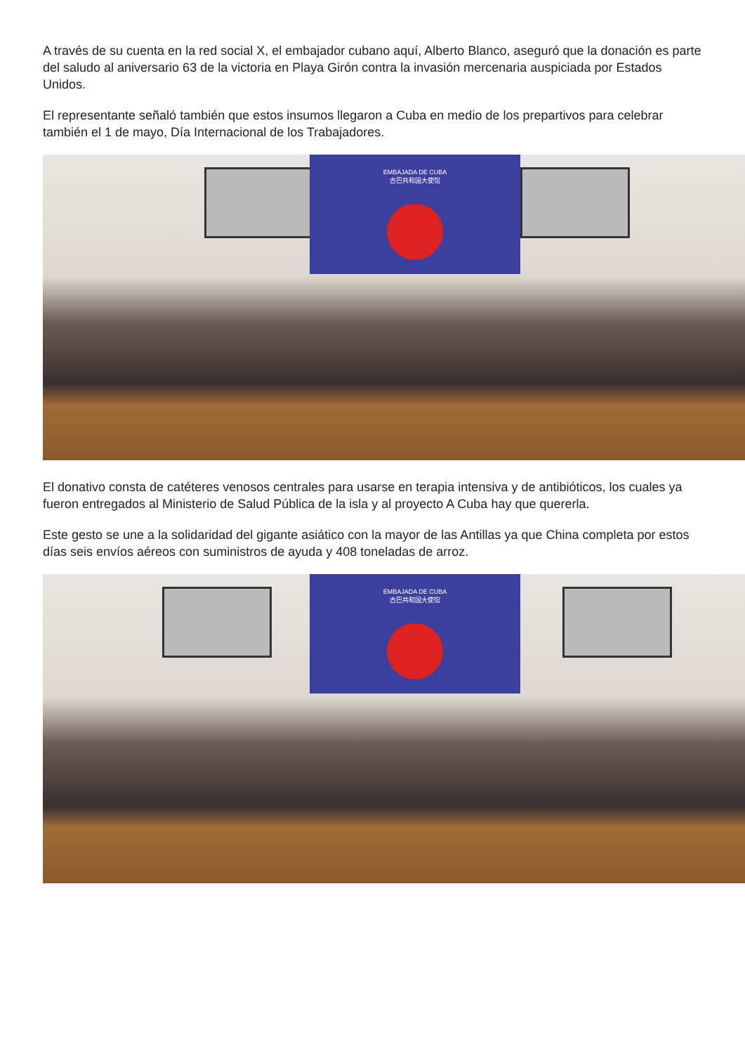A través de su cuenta en la red social X, el embajador cubano aquí, Alberto Blanco, aseguró que la donación es parte del saludo al aniversario 63 de la victoria en Playa Girón contra la invasión mercenaria auspiciada por Estados Unidos.
El representante señaló también que estos insumos llegaron a Cuba en medio de los prepartivos para celebrar también el 1 de mayo, Día Internacional de los Trabajadores.
EMBAJADA DE CUBA
古巴共和国大使馆
El donativo consta de catéteres venosos centrales para usarse en terapia intensiva y de antibióticos, los cuales ya fueron entregados al Ministerio de Salud Pública de la isla y al proyecto A Cuba hay que quererla.
Este gesto se une a la solidaridad del gigante asiático con la mayor de las Antillas ya que China completa por estos días seis envíos aéreos con suministros de ayuda y 408 toneladas de arroz.
EMBAJADA DE CUBA
古巴共和国大使馆